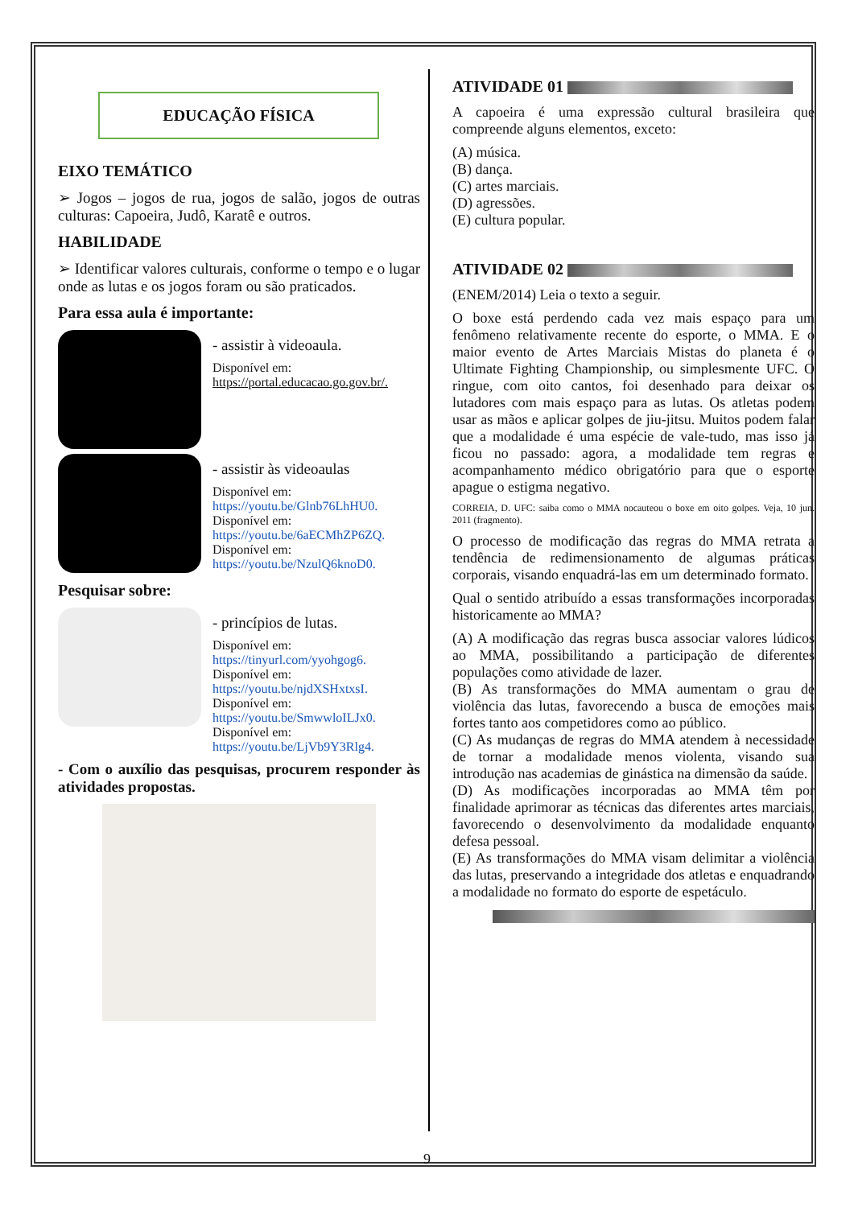EDUCAÇÃO FÍSICA
EIXO TEMÁTICO
➢ Jogos – jogos de rua, jogos de salão, jogos de outras culturas: Capoeira, Judô, Karatê e outros.
HABILIDADE
➢ Identificar valores culturais, conforme o tempo e o lugar onde as lutas e os jogos foram ou são praticados.
Para essa aula é importante:
- assistir à videoaula.
Disponível em:
https://portal.educacao.go.gov.br/.
- assistir às videoaulas
Disponível em:
https://youtu.be/Glnb76LhHU0.
Disponível em:
https://youtu.be/6aECMhZP6ZQ.
Disponível em:
https://youtu.be/NzulQ6knoD0.
Pesquisar sobre:
- princípios de lutas.
Disponível em:
https://tinyurl.com/yyohgog6.
Disponível em:
https://youtu.be/njdXSHxtxsI.
Disponível em:
https://youtu.be/SmwwloILJx0.
Disponível em:
https://youtu.be/LjVb9Y3Rlg4.
- Com o auxílio das pesquisas, procurem responder às atividades propostas.
ATIVIDADE 01
A capoeira é uma expressão cultural brasileira que compreende alguns elementos, exceto:
(A) música.
(B) dança.
(C) artes marciais.
(D) agressões.
(E) cultura popular.
ATIVIDADE 02
(ENEM/2014) Leia o texto a seguir.
O boxe está perdendo cada vez mais espaço para um fenômeno relativamente recente do esporte, o MMA. E o maior evento de Artes Marciais Mistas do planeta é o Ultimate Fighting Championship, ou simplesmente UFC. O ringue, com oito cantos, foi desenhado para deixar os lutadores com mais espaço para as lutas. Os atletas podem usar as mãos e aplicar golpes de jiu-jitsu. Muitos podem falar que a modalidade é uma espécie de vale-tudo, mas isso já ficou no passado: agora, a modalidade tem regras e acompanhamento médico obrigatório para que o esporte apague o estigma negativo.
CORREIA, D. UFC: saiba como o MMA nocauteou o boxe em oito golpes. Veja, 10 jun. 2011 (fragmento).
O processo de modificação das regras do MMA retrata a tendência de redimensionamento de algumas práticas corporais, visando enquadrá-las em um determinado formato.
Qual o sentido atribuído a essas transformações incorporadas historicamente ao MMA?
(A) A modificação das regras busca associar valores lúdicos ao MMA, possibilitando a participação de diferentes populações como atividade de lazer.
(B) As transformações do MMA aumentam o grau de violência das lutas, favorecendo a busca de emoções mais fortes tanto aos competidores como ao público.
(C) As mudanças de regras do MMA atendem à necessidade de tornar a modalidade menos violenta, visando sua introdução nas academias de ginástica na dimensão da saúde.
(D) As modificações incorporadas ao MMA têm por finalidade aprimorar as técnicas das diferentes artes marciais, favorecendo o desenvolvimento da modalidade enquanto defesa pessoal.
(E) As transformações do MMA visam delimitar a violência das lutas, preservando a integridade dos atletas e enquadrando a modalidade no formato do esporte de espetáculo.
9